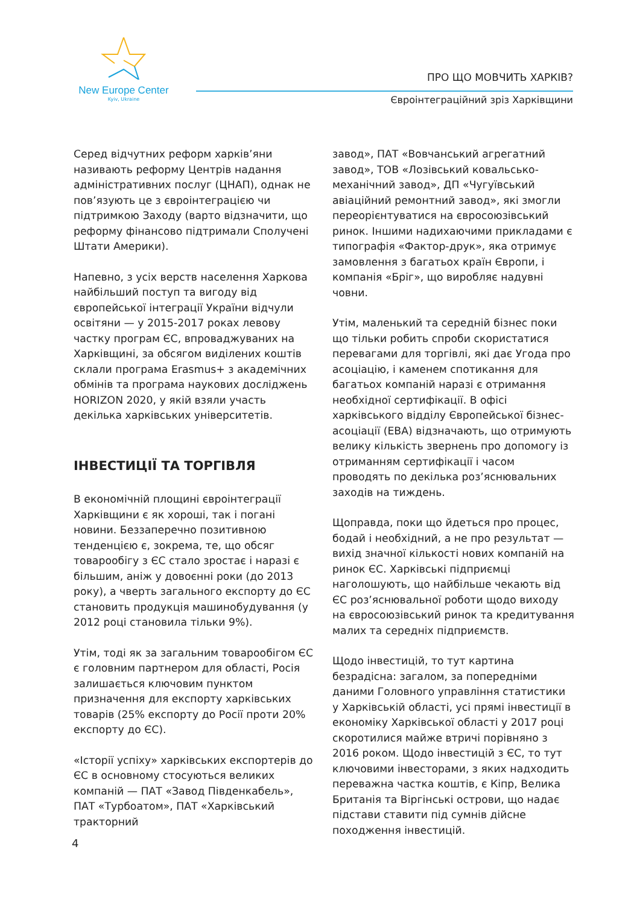New Europe Center
Kyiv, Ukraine
ПРО ЩО МОВЧИТЬ ХАРКІВ?
Євроінтеграційний зріз Харківщини
Серед відчутних реформ харків’яни називають реформу Центрів надання адміністративних послуг (ЦНАП), однак не пов’язують це з євроінтеграцією чи підтримкою Заходу (варто відзначити, що реформу фінансово підтримали Сполучені Штати Америки).
Напевно, з усіх верств населення Харкова найбільший поступ та вигоду від європейської інтеграції України відчули освітяни — у 2015-2017 роках левову частку програм ЄС, впроваджуваних на Харківщині, за обсягом виділених коштів склали програма Erasmus+ з академічних обмінів та програма наукових досліджень HORIZON 2020, у якій взяли участь декілька харківських університетів.
ІНВЕСТИЦІЇ ТА ТОРГІВЛЯ
В економічній площині євроінтеграції Харківщини є як хороші, так і погані новини. Беззаперечно позитивною тенденцією є, зокрема, те, що обсяг товарообігу з ЄС стало зростає і наразі є більшим, аніж у довоєнні роки (до 2013 року), а чверть загального експорту до ЄС становить продукція машинобудування (у 2012 році становила тільки 9%).
Утім, тоді як за загальним товарообігом ЄС є головним партнером для області, Росія залишається ключовим пунктом призначення для експорту харківських товарів (25% експорту до Росії проти 20% експорту до ЄС).
«Історії успіху» харківських експортерів до ЄС в основному стосуються великих компаній — ПАТ «Завод Південкабель», ПАТ «Турбоатом», ПАТ «Харківський тракторний
завод», ПАТ «Вовчанський агрегатний завод», ТОВ «Лозівський ковальсько-механічний завод», ДП «Чугуївський авіаційний ремонтний завод», які змогли переорієнтуватися на євросоюзівський ринок. Іншими надихаючими прикладами є типографія «Фактор-друк», яка отримує замовлення з багатьох країн Європи, і компанія «Бріг», що виробляє надувні човни.
Утім, маленький та середній бізнес поки що тільки робить спроби скористатися перевагами для торгівлі, які дає Угода про асоціацію, і каменем спотикання для багатьох компаній наразі є отримання необхідної сертифікації. В офісі харківського відділу Європейської бізнес-асоціації (ЕВА) відзначають, що отримують велику кількість звернень про допомогу із отриманням сертифікації і часом проводять по декілька роз’яснювальних заходів на тиждень.
Щоправда, поки що йдеться про процес, бодай і необхідний, а не про результат — вихід значної кількості нових компаній на ринок ЄС. Харківські підприємці наголошують, що найбільше чекають від ЄС роз’яснювальної роботи щодо виходу на євросоюзівський ринок та кредитування малих та середніх підприємств.
Щодо інвестицій, то тут картина безрадісна: загалом, за попередніми даними Головного управління статистики у Харківській області, усі прямі інвестиції в економіку Харківської області у 2017 році скоротилися майже втричі порівняно з 2016 роком. Щодо інвестицій з ЄС, то тут ключовими інвесторами, з яких надходить переважна частка коштів, є Кіпр, Велика Британія та Віргінські острови, що надає підстави ставити під сумнів дійсне походження інвестицій.
4